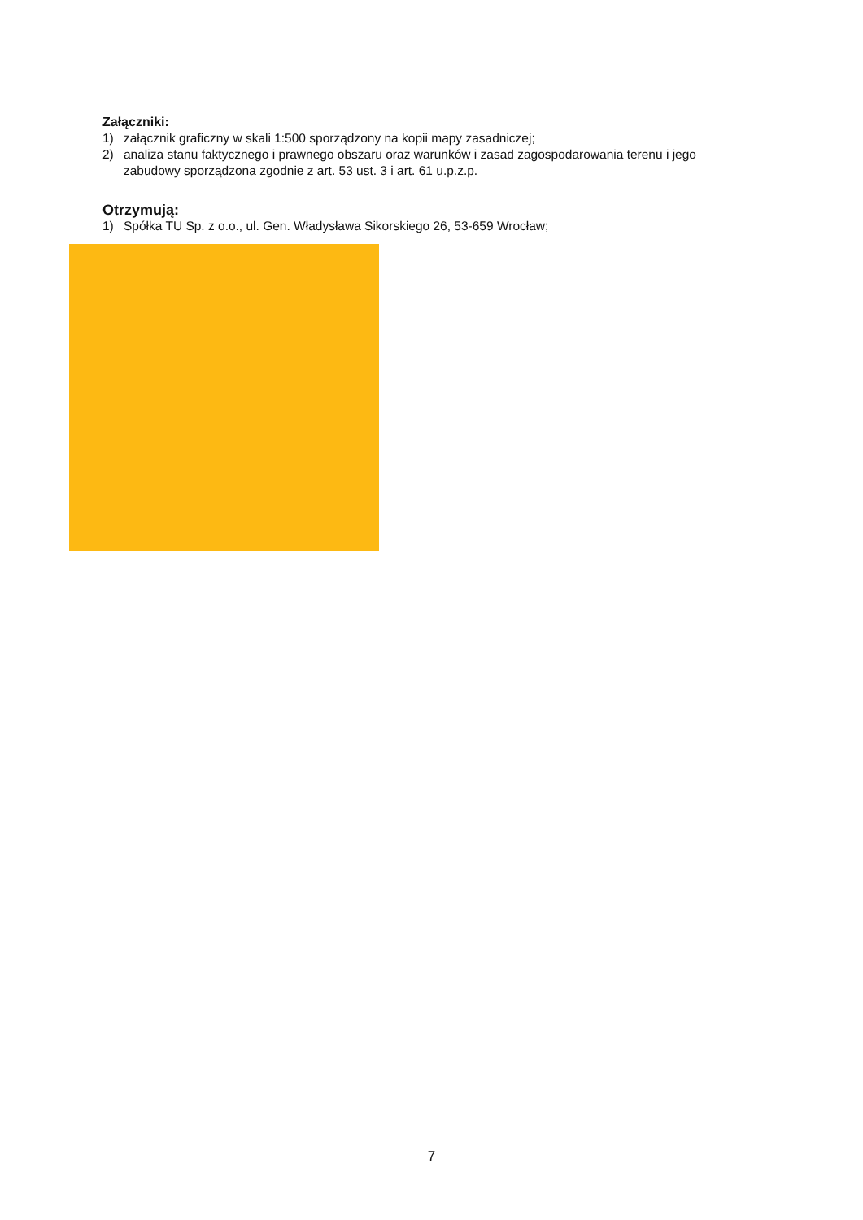Załączniki:
1) załącznik graficzny w skali 1:500 sporządzony na kopii mapy zasadniczej;
2) analiza stanu faktycznego i prawnego obszaru oraz warunków i zasad zagospodarowania terenu i jego zabudowy sporządzona zgodnie z art. 53 ust. 3 i art. 61 u.p.z.p.
Otrzymują:
1) Spółka TU Sp. z o.o., ul. Gen. Władysława Sikorskiego 26, 53-659 Wrocław;
7